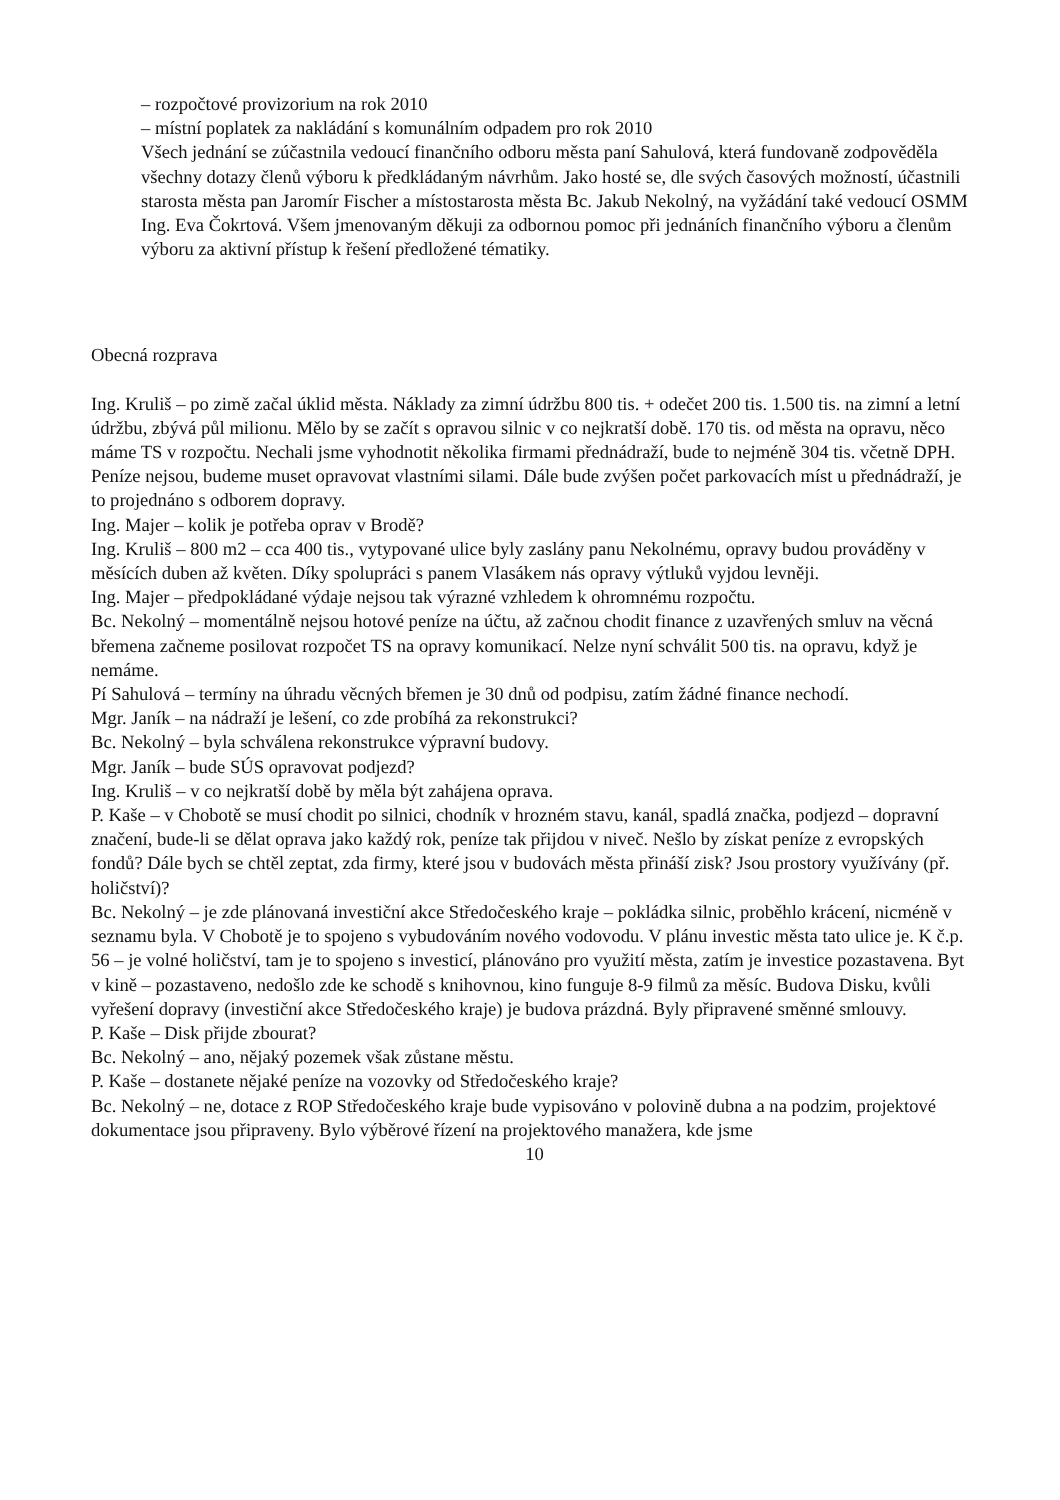– rozpočtové provizorium na rok 2010
– místní poplatek za nakládání s komunálním odpadem pro rok 2010
Všech jednání se zúčastnila vedoucí finančního odboru města paní Sahulová, která fundovaně zodpověděla všechny dotazy členů výboru k předkládaným návrhům. Jako hosté se, dle svých časových možností, účastnili starosta města pan Jaromír Fischer a místostarosta města Bc. Jakub Nekolný, na vyžádání také vedoucí OSMM Ing. Eva Čokrtová. Všem jmenovaným děkuji za odbornou pomoc při jednáních finančního výboru a členům výboru za aktivní přístup k řešení předložené tématiky.
Obecná rozprava
Ing. Kruliš – po zimě začal úklid města. Náklady za zimní údržbu 800 tis. + odečet 200 tis. 1.500 tis. na zimní a letní údržbu, zbývá půl milionu. Mělo by se začít s opravou silnic v co nejkratší době. 170 tis. od města na opravu, něco máme TS v rozpočtu. Nechali jsme vyhodnotit několika firmami přednádraží, bude to nejméně 304 tis. včetně DPH. Peníze nejsou, budeme muset opravovat vlastními silami. Dále bude zvýšen počet parkovacích míst u přednádraží, je to projednáno s odborem dopravy.
Ing. Majer – kolik je potřeba oprav v Brodě?
Ing. Kruliš – 800 m2 – cca 400 tis., vytypované ulice byly zaslány panu Nekolnému, opravy budou prováděny v měsících duben až květen. Díky spolupráci s panem Vlasákem nás opravy výtluků vyjdou levněji.
Ing. Majer – předpokládané výdaje nejsou tak výrazné vzhledem k ohromnému rozpočtu.
Bc. Nekolný – momentálně nejsou hotové peníze na účtu, až začnou chodit finance z uzavřených smluv na věcná břemena začneme posilovat rozpočet TS na opravy komunikací. Nelze nyní schválit 500 tis. na opravu, když je nemáme.
Pí Sahulová – termíny na úhradu věcných břemen je 30 dnů od podpisu, zatím žádné finance nechodí.
Mgr. Janík – na nádraží je lešení, co zde probíhá za rekonstrukci?
Bc. Nekolný – byla schválena rekonstrukce výpravní budovy.
Mgr. Janík – bude SÚS opravovat podjezd?
Ing. Kruliš – v co nejkratší době by měla být zahájena oprava.
P. Kaše – v Chobotě se musí chodit po silnici, chodník v hrozném stavu, kanál, spadlá značka, podjezd – dopravní značení, bude-li se dělat oprava jako každý rok, peníze tak přijdou v niveč. Nešlo by získat peníze z evropských fondů? Dále bych se chtěl zeptat, zda firmy, které jsou v budovách města přináší zisk? Jsou prostory využívány (př. holičství)?
Bc. Nekolný – je zde plánovaná investiční akce Středočeského kraje – pokládka silnic, proběhlo krácení, nicméně v seznamu byla. V Chobotě je to spojeno s vybudováním nového vodovodu. V plánu investic města tato ulice je. K č.p. 56 – je volné holičství, tam je to spojeno s investicí, plánováno pro využití města, zatím je investice pozastavena. Byt v kině – pozastaveno, nedošlo zde ke schodě s knihovnou, kino funguje 8-9 filmů za měsíc. Budova Disku, kvůli vyřešení dopravy (investiční akce Středočeského kraje) je budova prázdná. Byly připravené směnné smlouvy.
P. Kaše – Disk přijde zbourat?
Bc. Nekolný – ano, nějaký pozemek však zůstane městu.
P. Kaše – dostanete nějaké peníze na vozovky od Středočeského kraje?
Bc. Nekolný – ne, dotace z ROP Středočeského kraje bude vypisováno v polovině dubna a na podzim, projektové dokumentace jsou připraveny. Bylo výběrové řízení na projektového manažera, kde jsme
10